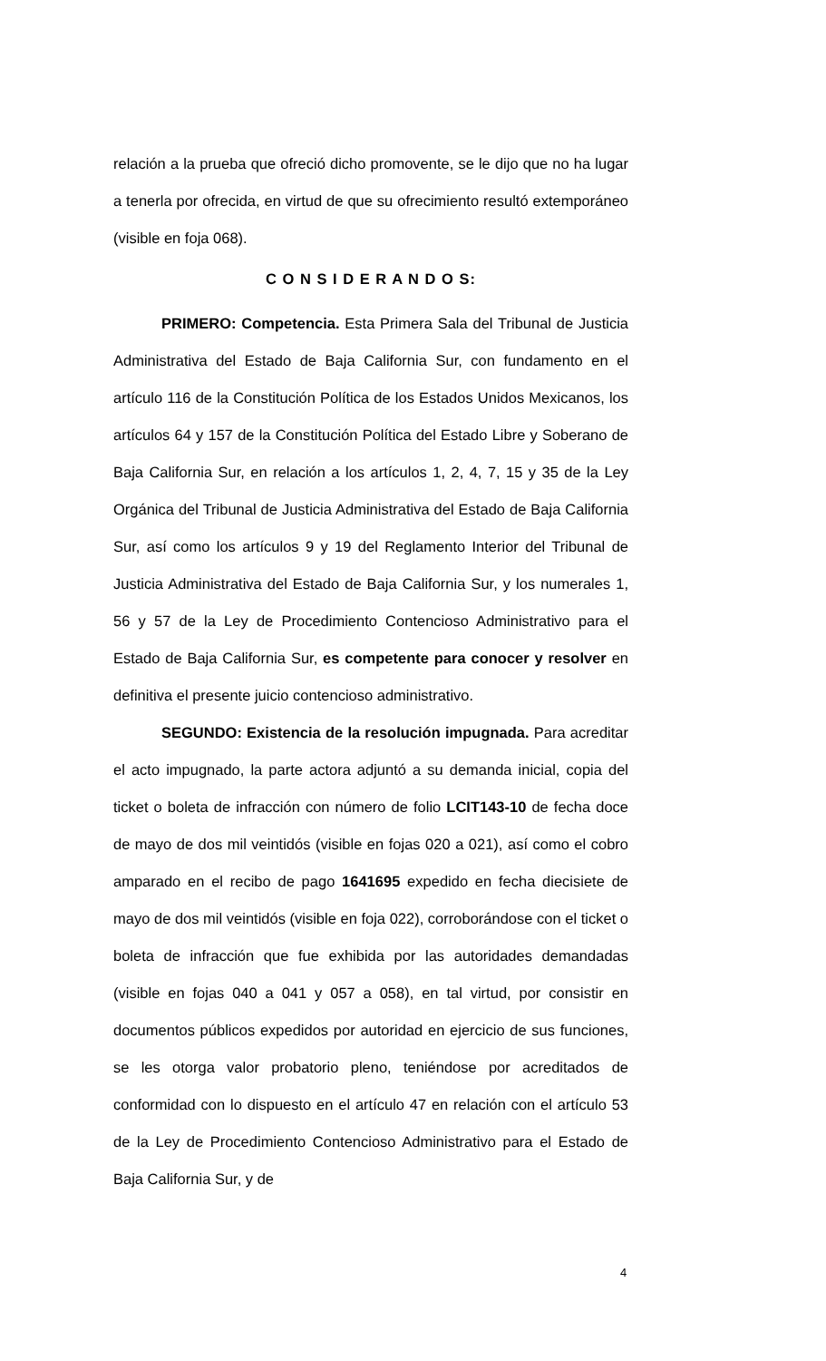relación a la prueba que ofreció dicho promovente, se le dijo que no ha lugar a tenerla por ofrecida, en virtud de que su ofrecimiento resultó extemporáneo (visible en foja 068).
C O N S I D E R A N D O S:
PRIMERO: Competencia. Esta Primera Sala del Tribunal de Justicia Administrativa del Estado de Baja California Sur, con fundamento en el artículo 116 de la Constitución Política de los Estados Unidos Mexicanos, los artículos 64 y 157 de la Constitución Política del Estado Libre y Soberano de Baja California Sur, en relación a los artículos 1, 2, 4, 7, 15 y 35 de la Ley Orgánica del Tribunal de Justicia Administrativa del Estado de Baja California Sur, así como los artículos 9 y 19 del Reglamento Interior del Tribunal de Justicia Administrativa del Estado de Baja California Sur, y los numerales 1, 56 y 57 de la Ley de Procedimiento Contencioso Administrativo para el Estado de Baja California Sur, es competente para conocer y resolver en definitiva el presente juicio contencioso administrativo.
SEGUNDO: Existencia de la resolución impugnada. Para acreditar el acto impugnado, la parte actora adjuntó a su demanda inicial, copia del ticket o boleta de infracción con número de folio LCIT143-10 de fecha doce de mayo de dos mil veintidós (visible en fojas 020 a 021), así como el cobro amparado en el recibo de pago 1641695 expedido en fecha diecisiete de mayo de dos mil veintidós (visible en foja 022), corroborándose con el ticket o boleta de infracción que fue exhibida por las autoridades demandadas (visible en fojas 040 a 041 y 057 a 058), en tal virtud, por consistir en documentos públicos expedidos por autoridad en ejercicio de sus funciones, se les otorga valor probatorio pleno, teniéndose por acreditados de conformidad con lo dispuesto en el artículo 47 en relación con el artículo 53 de la Ley de Procedimiento Contencioso Administrativo para el Estado de Baja California Sur, y de
4